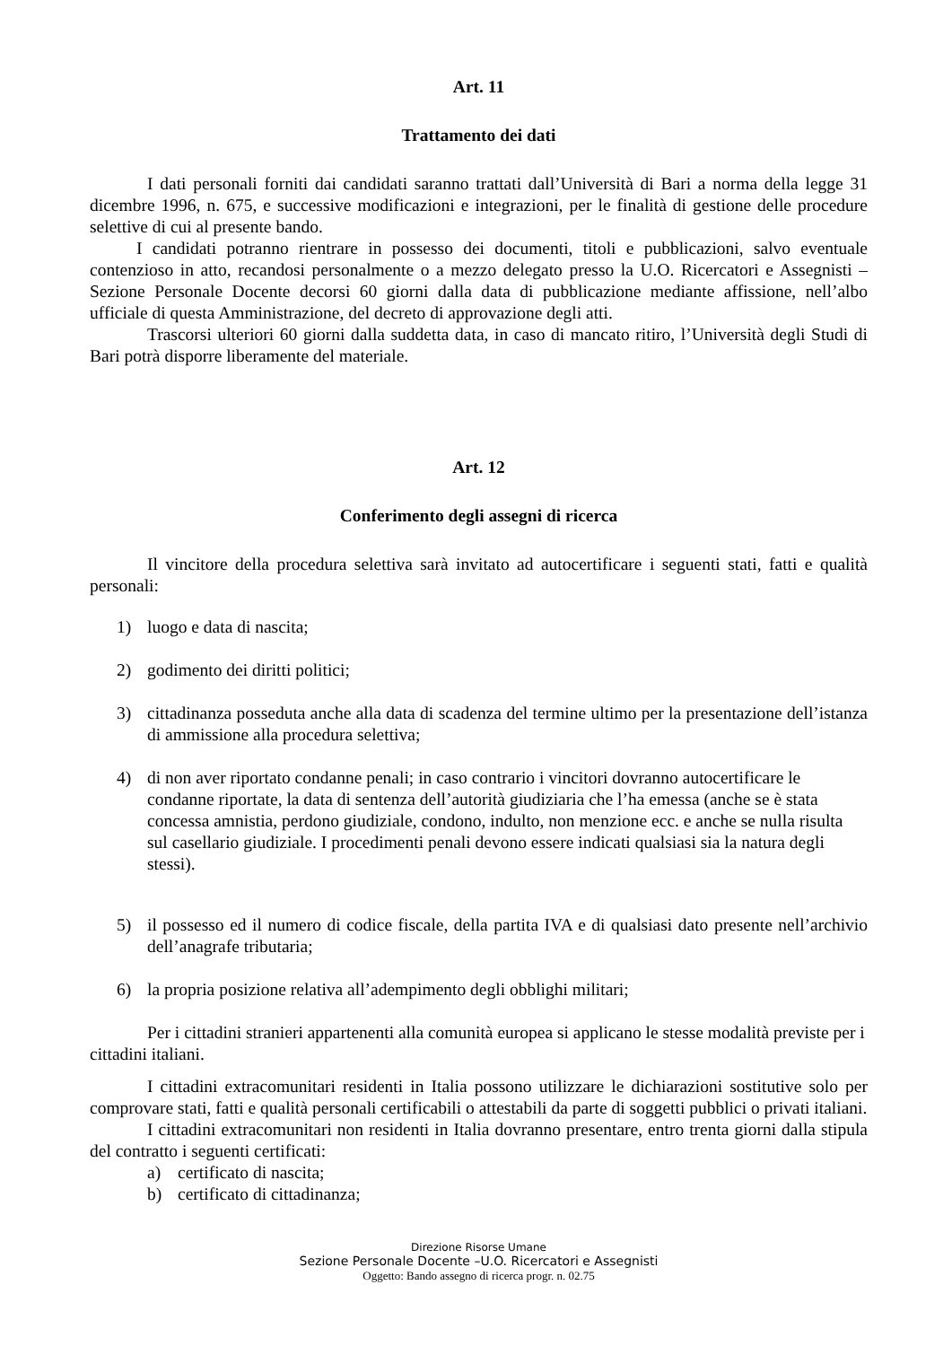Art. 11
Trattamento dei dati
I dati personali forniti dai candidati saranno trattati dall’Università di Bari a norma della legge 31 dicembre 1996, n. 675, e successive modificazioni e integrazioni, per le finalità di gestione delle procedure selettive di cui al presente bando.
I candidati potranno rientrare in possesso dei documenti, titoli e pubblicazioni, salvo eventuale contenzioso in atto, recandosi personalmente o a mezzo delegato presso la U.O. Ricercatori e Assegnisti – Sezione Personale Docente decorsi 60 giorni dalla data di pubblicazione mediante affissione, nell’albo ufficiale di questa Amministrazione, del decreto di approvazione degli atti.
Trascorsi ulteriori 60 giorni dalla suddetta data, in caso di mancato ritiro, l’Università degli Studi di Bari potrà disporre liberamente del materiale.
Art. 12
Conferimento degli assegni di ricerca
Il vincitore della procedura selettiva sarà invitato ad autocertificare i seguenti stati, fatti e qualità personali:
1) luogo e data di nascita;
2) godimento dei diritti politici;
3) cittadinanza posseduta anche alla data di scadenza del termine ultimo per la presentazione dell’istanza di ammissione alla procedura selettiva;
4) di non aver riportato condanne penali; in caso contrario i vincitori dovranno autocertificare le condanne riportate, la data di sentenza dell’autorità giudiziaria che l’ha emessa (anche se è stata concessa amnistia, perdono giudiziale, condono, indulto, non menzione ecc. e anche se nulla risulta sul casellario giudiziale. I procedimenti penali devono essere indicati qualsiasi sia la natura degli stessi).
5) il possesso ed il numero di codice fiscale, della partita IVA e di qualsiasi dato presente nell’archivio dell’anagrafe tributaria;
6) la propria posizione relativa all’adempimento degli obblighi militari;
Per i cittadini stranieri appartenenti alla comunità europea si applicano le stesse modalità previste per i cittadini italiani.
I cittadini extracomunitari residenti in Italia possono utilizzare le dichiarazioni sostitutive solo per comprovare stati, fatti e qualità personali certificabili o attestabili da parte di soggetti pubblici o privati italiani.
I cittadini extracomunitari non residenti in Italia dovranno presentare, entro trenta giorni dalla stipula del contratto i seguenti certificati:
a) certificato di nascita;
b) certificato di cittadinanza;
Direzione Risorse Umane
Sezione Personale Docente –U.O. Ricercatori e Assegnisti
Oggetto: Bando assegno di ricerca progr. n. 02.75